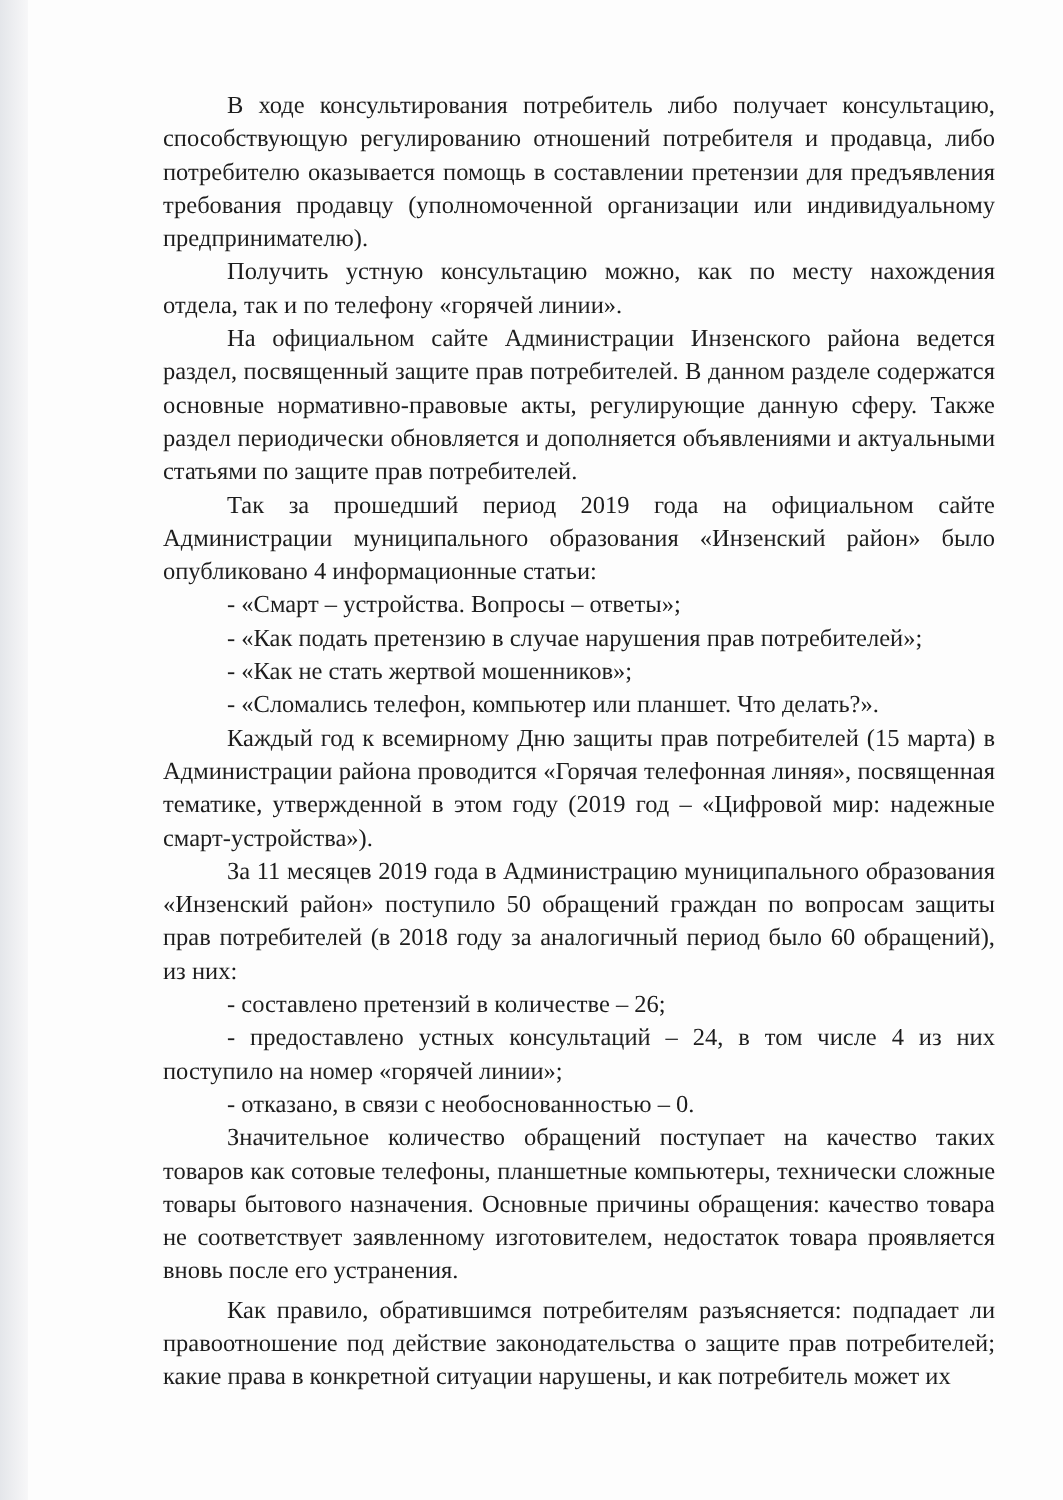В ходе консультирования потребитель либо получает консультацию, способствующую регулированию отношений потребителя и продавца, либо потребителю оказывается помощь в составлении претензии для предъявления требования продавцу (уполномоченной организации или индивидуальному предпринимателю).
Получить устную консультацию можно, как по месту нахождения отдела, так и по телефону «горячей линии».
На официальном сайте Администрации Инзенского района ведется раздел, посвященный защите прав потребителей. В данном разделе содержатся основные нормативно-правовые акты, регулирующие данную сферу. Также раздел периодически обновляется и дополняется объявлениями и актуальными статьями по защите прав потребителей.
Так за прошедший период 2019 года на официальном сайте Администрации муниципального образования «Инзенский район» было опубликовано 4 информационные статьи:
- «Смарт – устройства. Вопросы – ответы»;
- «Как подать претензию в случае нарушения прав потребителей»;
- «Как не стать жертвой мошенников»;
- «Сломались телефон, компьютер или планшет. Что делать?».
Каждый год к всемирному Дню защиты прав потребителей (15 марта) в Администрации района проводится «Горячая телефонная линяя», посвященная тематике, утвержденной в этом году (2019 год – «Цифровой мир: надежные смарт-устройства»).
За 11 месяцев 2019 года в Администрацию муниципального образования «Инзенский район» поступило 50 обращений граждан по вопросам защиты прав потребителей (в 2018 году за аналогичный период было 60 обращений), из них:
- составлено претензий в количестве – 26;
- предоставлено устных консультаций – 24, в том числе 4 из них поступило на номер «горячей линии»;
- отказано, в связи с необоснованностью – 0.
Значительное количество обращений поступает на качество таких товаров как сотовые телефоны, планшетные компьютеры, технически сложные товары бытового назначения. Основные причины обращения: качество товара не соответствует заявленному изготовителем, недостаток товара проявляется вновь после его устранения.
Как правило, обратившимся потребителям разъясняется: подпадает ли правоотношение под действие законодательства о защите прав потребителей; какие права в конкретной ситуации нарушены, и как потребитель может их